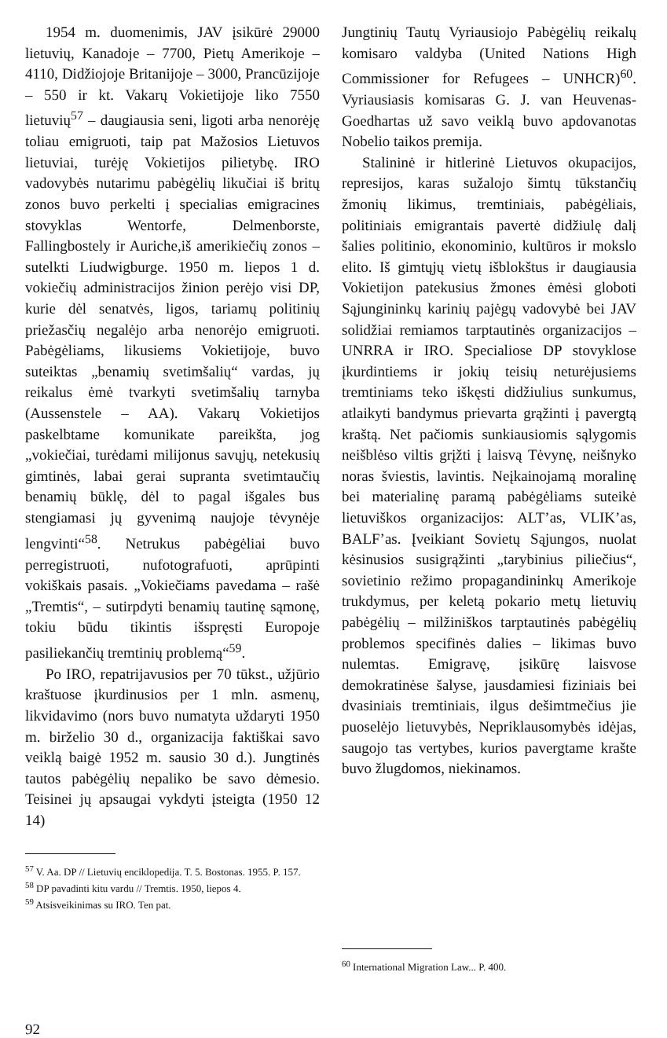1954 m. duomenimis, JAV įsikūrė 29000 lietuvių, Kanadoje – 7700, Pietų Amerikoje – 4110, Didžiojoje Britanijoje – 3000, Prancūzijoje – 550 ir kt. Vakarų Vokietijoje liko 7550 lietuvių<sup>57</sup> – daugiausia seni, ligoti arba nenorėję toliau emigruoti, taip pat Mažosios Lietuvos lietuviai, turėję Vokietijos pilietybę. IRO vadovybės nutarimu pabėgėlių likučiai iš britų zonos buvo perkelti į specialias emigracines stovyklas Wentorfe, Delmenborste, Fallingbostely ir Auriche,iš amerikiečių zonos – sutelkti Liudwigburge. 1950 m. liepos 1 d. vokiečių administracijos žinion perėjo visi DP, kurie dėl senatvės, ligos, tariamų politinių priežasčių negalėjo arba nenorėjo emigruoti. Pabėgėliams, likusiems Vokietijoje, buvo suteiktas „benamių svetimšalių“ vardas, jų reikalus ėmė tvarkyti svetimšalių tarnyba (Aussenstele – AA). Vakarų Vokietijos paskelbtame komunikate pareikšta, jog „vokiečiai, turėdami milijonus savųjų, netekusių gimtinės, labai gerai supranta svetimtaučių benamių būklę, dėl to pagal išgales bus stengiamasi jų gyvenimą naujoje tėvynėje lengvinti“<sup>58</sup>. Netrukus pabėgėliai buvo perregistruoti, nufotografuoti, aprūpinti vokiškais pasais. „Vokiečiams pavedama – rašė „Tremtis“, – sutirpdyti benamių tautinę sąmonę, tokiu būdu tikintis išspręsti Europoje pasiliekančių tremtinių problemą“<sup>59</sup>.
Po IRO, repatrijavusios per 70 tūkst., užjūrio kraštuose įkurdinusios per 1 mln. asmenų, likvidavimo (nors buvo numatyta uždaryti 1950 m. birželio 30 d., organizacija faktiškai savo veiklą baigė 1952 m. sausio 30 d.). Jungtinės tautos pabėgėlių nepaliko be savo dėmesio. Teisinei jų apsaugai vykdyti įsteigta (1950 12 14)
<sup>57</sup> V. Aa. DP // Lietuvių enciklopedija. T. 5. Bostonas. 1955. P. 157.
<sup>58</sup> DP pavadinti kitu vardu // Tremtis. 1950, liepos 4.
<sup>59</sup> Atsisveikinimas su IRO. Ten pat.
Jungtinių Tautų Vyriausiojo Pabėgėlių reikalų komisaro valdyba (United Nations High Commissioner for Refugees – UNHCR)<sup>60</sup>. Vyriausiasis komisaras G. J. van Heuvenas-Goedhartas už savo veiklą buvo apdovanotas Nobelio taikos premija.
Stalininė ir hitlerinė Lietuvos okupacijos, represijos, karas sužalojo šimtų tūkstančių žmonių likimus, tremtiniais, pabėgėliais, politiniais emigrantais pavertė didžiulę dalį šalies politinio, ekonominio, kultūros ir mokslo elito. Iš gimtųjų vietų išblokštus ir daugiausia Vokietijon patekusius žmones ėmėsi globoti Sąjungininkų karinių pajėgų vadovybė bei JAV solidžiai remiamos tarptautinės organizacijos – UNRRA ir IRO. Specialiose DP stovyklose įkurdintiems ir jokių teisių neturėjusiems tremtiniams teko iškęsti didžiulius sunkumus, atlaikyti bandymus prievarta grąžinti į pavergtą kraštą. Net pačiomis sunkiausiomis sąlygomis neišblėso viltis grįžti į laisvą Tėvynę, neišnyko noras šviestis, lavintis. Neįkainojamą moralinę bei materialinę paramą pabėgėliams suteikė lietuviškos organizacijos: ALT’as, VLIK’as, BALF’as. Įveikiant Sovietų Sąjungos, nuolat kėsinusios susigrąžinti „tarybinius piliečius“, sovietinio režimo propagandininkų Amerikoje trukdymus, per keletą pokario metų lietuvių pabėgėlių – milžiniškos tarptautinės pabėgėlių problemos specifinės dalies – likimas buvo nulemtas. Emigravę, įsikūrę laisvose demokratinėse šalyse, jausdamiesi fiziniais bei dvasiniais tremtiniais, ilgus dešimtmečius jie puoselėjo lietuvybės, Nepriklausomybės idėjas, saugojo tas vertybes, kurios pavergtame krašte buvo žlugdomos, niekinamos.
<sup>60</sup> International Migration Law... P. 400.
92